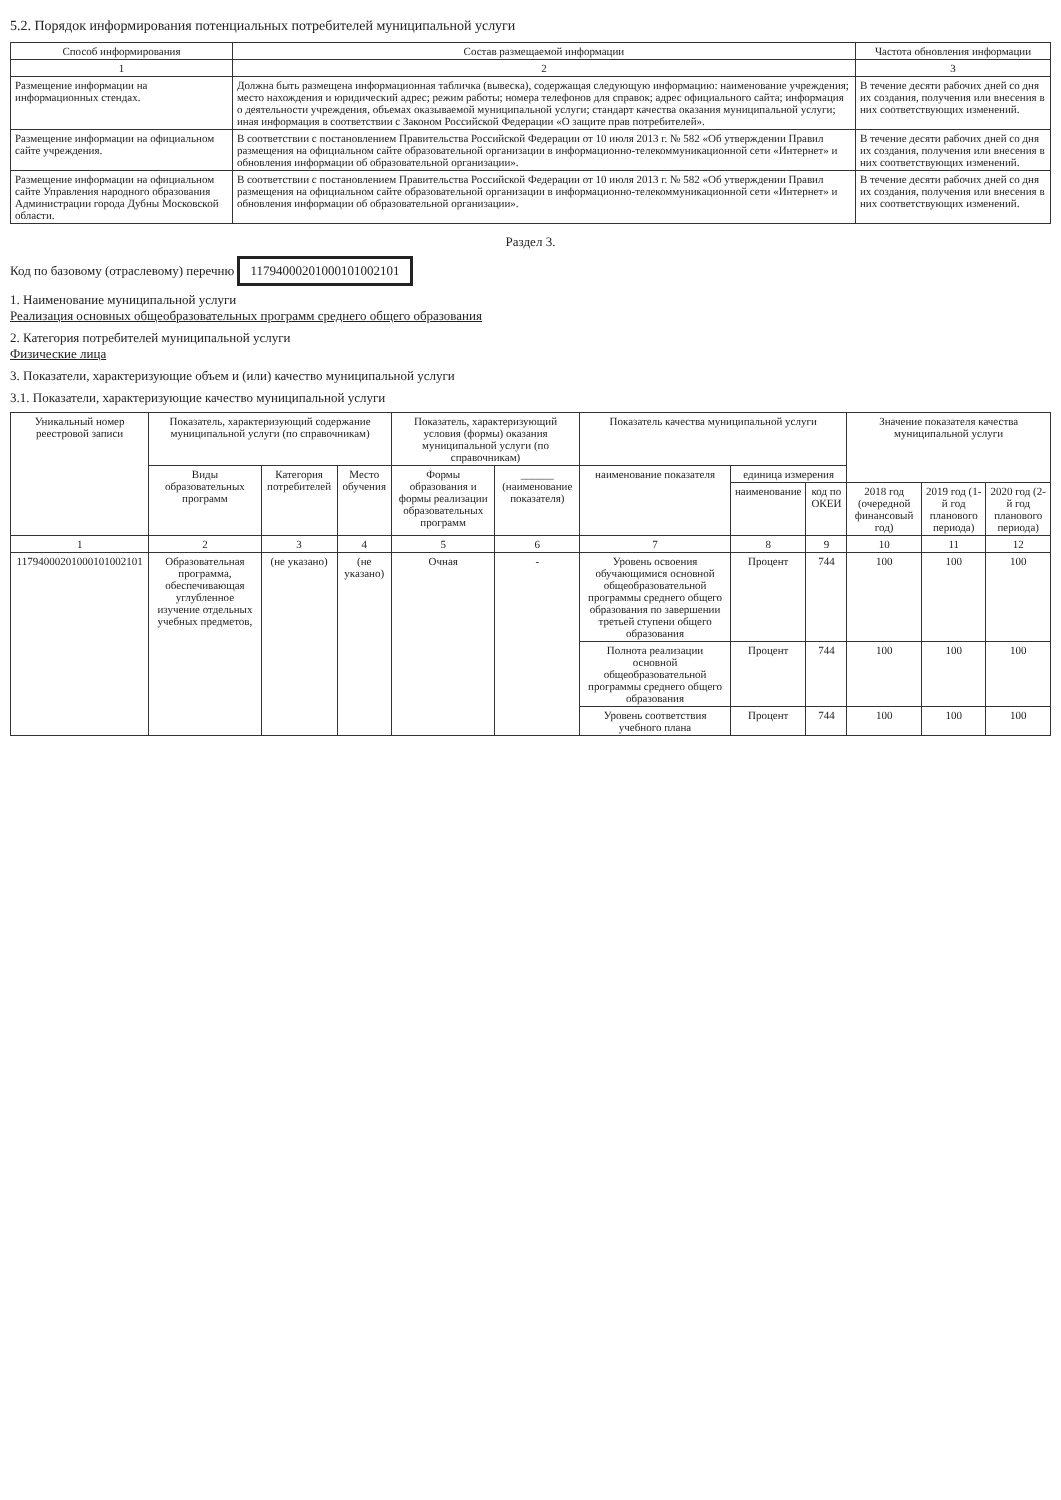5.2. Порядок информирования потенциальных потребителей муниципальной услуги
| Способ информирования | Состав размещаемой информации | Частота обновления информации |
| --- | --- | --- |
| 1 | 2 | 3 |
| Размещение информации на информационных стендах. | Должна быть размещена информационная табличка (вывеска), содержащая следующую информацию: наименование учреждения; место нахождения и юридический адрес; режим работы; номера телефонов для справок; адрес официального сайта; информация о деятельности учреждения, объемах оказываемой муниципальной услуги; стандарт качества оказания муниципальной услуги; иная информация в соответствии с Законом Российской Федерации «О защите прав потребителей». | В течение десяти рабочих дней со дня их создания, получения или внесения в них соответствующих изменений. |
| Размещение информации на официальном сайте учреждения. | В соответствии с постановлением Правительства Российской Федерации от 10 июля 2013 г. № 582 «Об утверждении Правил размещения на официальном сайте образовательной организации в информационно-телекоммуникационной сети «Интернет» и обновления информации об образовательной организации». | В течение десяти рабочих дней со дня их создания, получения или внесения в них соответствующих изменений. |
| Размещение информации на официальном сайте Управления народного образования Администрации города Дубны Московской области. | В соответствии с постановлением Правительства Российской Федерации от 10 июля 2013 г. № 582 «Об утверждении Правил размещения на официальном сайте образовательной организации в информационно-телекоммуникационной сети «Интернет» и обновления информации об образовательной организации». | В течение десяти рабочих дней со дня их создания, получения или внесения в них соответствующих изменений. |
Раздел 3.
Код по базовому (отраслевому) перечню 11794000201000101002101
1. Наименование муниципальной услуги
Реализация основных общеобразовательных программ среднего общего образования
2. Категория потребителей муниципальной услуги
Физические лица
3. Показатели, характеризующие объем и (или) качество муниципальной услуги
3.1. Показатели, характеризующие качество муниципальной услуги
| Уникальный номер реестровой записи | Показатель, характеризующий содержание муниципальной услуги (по справочникам) | | | Показатель, характеризующий условия (формы) оказания муниципальной услуги (по справочникам) | | Показатель качества муниципальной услуги | | | Значение показателя качества муниципальной услуги | | |
| --- | --- | --- | --- | --- | --- | --- | --- | --- | --- | --- | --- |
| | Виды образовательных программ | Категория потребителей | Место обучения | Формы образования и формы реализации образовательных программ | ______ (наименование показателя) | наименование показателя | единица измерения | | | | |
| | | | | | | | наименование | код по ОКЕИ | 2018 год (очередной финансовый год) | 2019 год (1-й год планового периода) | 2020 год (2-й год планового периода) |
| 1 | 2 | 3 | 4 | 5 | 6 | 7 | 8 | 9 | 10 | 11 | 12 |
| 11794000201000101002101 | Образовательная программа, обеспечивающая углубленное изучение отдельных учебных предметов, | (не указано) | (не указано) | Очная | - | Уровень освоения обучающимися основной общеобразовательной программы среднего общего образования по завершении третьей ступени общего образования | Процент | 744 | 100 | 100 | 100 |
| | | | | | | Полнота реализации основной общеобразовательной программы среднего общего образования | Процент | 744 | 100 | 100 | 100 |
| | | | | | | Уровень соответствия учебного плана | Процент | 744 | 100 | 100 | 100 |